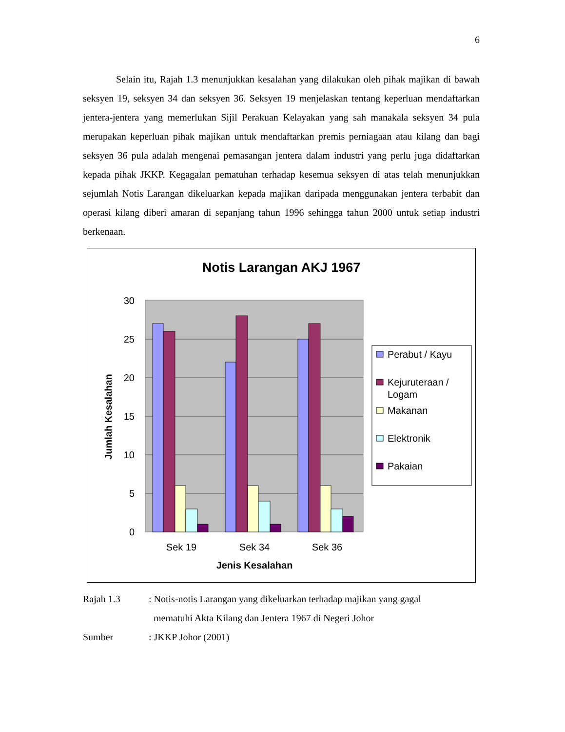6
Selain itu, Rajah 1.3 menunjukkan kesalahan yang dilakukan oleh pihak majikan di bawah seksyen 19, seksyen 34 dan seksyen 36. Seksyen 19 menjelaskan tentang keperluan mendaftarkan jentera-jentera yang memerlukan Sijil Perakuan Kelayakan yang sah manakala seksyen 34 pula merupakan keperluan pihak majikan untuk mendaftarkan premis perniagaan atau kilang dan bagi seksyen 36 pula adalah mengenai pemasangan jentera dalam industri yang perlu juga didaftarkan kepada pihak JKKP. Kegagalan pematuhan terhadap kesemua seksyen di atas telah menunjukkan sejumlah Notis Larangan dikeluarkan kepada majikan daripada menggunakan jentera terbabit dan operasi kilang diberi amaran di sepanjang tahun 1996 sehingga tahun 2000 untuk setiap industri berkenaan.
Notis Larangan AKJ 1967
30
25
20
15
10
5
0
Jumlah Kesalahan
Sek 19
Sek 34
Sek 36
Jenis Kesalahan
Perabut / Kayu
Kejuruteraan /
Logam
Makanan
Elektronik
Pakaian
Rajah 1.3: Notis-notis Larangan yang dikeluarkan terhadap majikan yang gagal
mematuhi Akta Kilang dan Jentera 1967 di Negeri Johor
Sumber: JKKP Johor (2001)